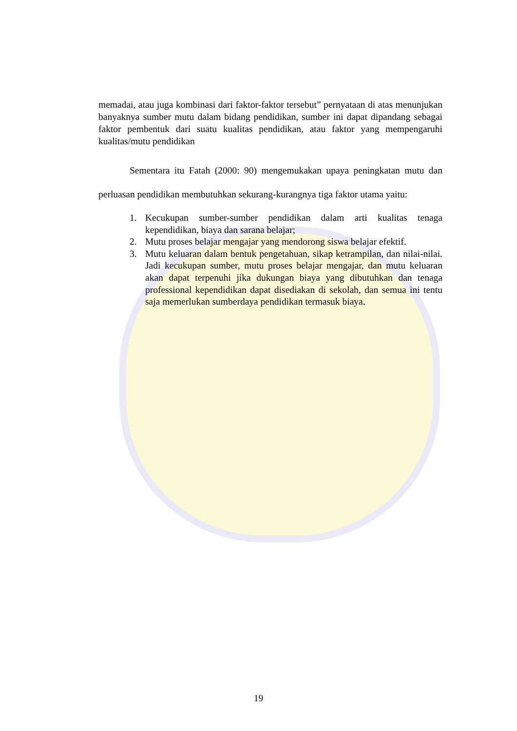memadai, atau juga kombinasi dari faktor-faktor tersebut” pernyataan di atas menunjukan banyaknya sumber mutu dalam bidang pendidikan, sumber ini dapat dipandang sebagai faktor pembentuk dari suatu kualitas pendidikan, atau faktor yang mempengaruhi kualitas/mutu pendidikan
Sementara itu Fatah (2000: 90) mengemukakan upaya peningkatan mutu dan perluasan pendidikan membutuhkan sekurang-kurangnya tiga faktor utama yaitu:
1. Kecukupan sumber-sumber pendidikan dalam arti kualitas tenaga kependidikan, biaya dan sarana belajar;
2. Mutu proses belajar mengajar yang mendorong siswa belajar efektif.
3. Mutu keluaran dalam bentuk pengetahuan, sikap ketrampilan, dan nilai-nilai. Jadi kecukupan sumber, mutu proses belajar mengajar, dan mutu keluaran akan dapat terpenuhi jika dukungan biaya yang dibutuhkan dan tenaga professional kependidikan dapat disediakan di sekolah, dan semua ini tentu saja memerlukan sumberdaya pendidikan termasuk biaya.
19